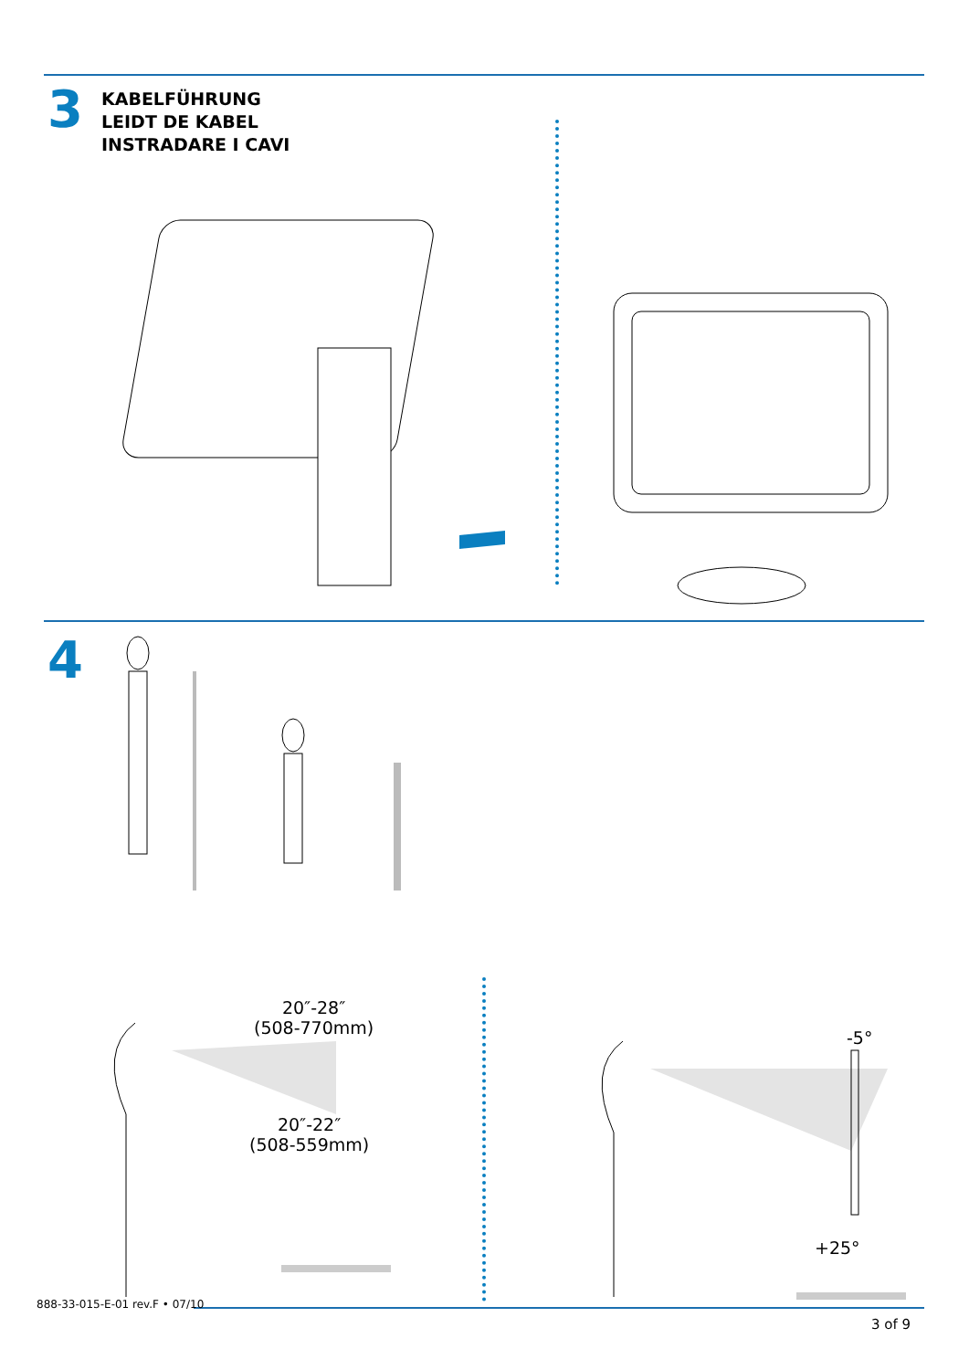3
KABELFÜHRUNG
LEIDT DE KABEL
INSTRADARE I CAVI
4
20″-28″
(508-770mm)
20″-22″
(508-559mm)
-5°
+25°
888-33-015-E-01 rev.F • 07/10
3 of 9